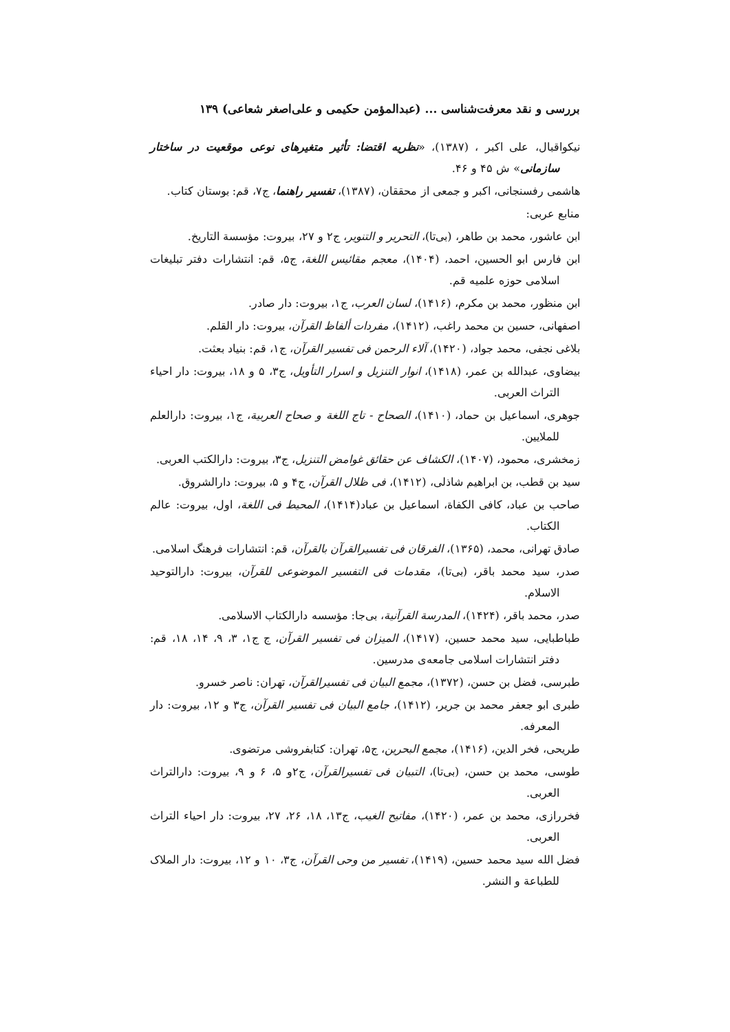بررسی و نقد معرفت‌شناسی ... (عبدالمؤمن حکیمی و علی‌اصغر شعاعی) ۱۳۹
نیکواقبال، علی اکبر ، (۱۳۸۷)، «نظریه اقتضا: تأثیر متغیرهای نوعی موقعیت در ساختار سازمانی» ش ۴۵ و ۴۶.
هاشمی رفسنجانی، اکبر و جمعی از محققان، (۱۳۸۷)، تفسیر راهنما، ج۷، قم: بوستان کتاب.
منابع عربی:
ابن عاشور، محمد بن طاهر، (بی‌تا)، التحریر و التنویر، ج۲ و ۲۷، بیروت: مؤسسة التاریخ.
ابن فارس ابو الحسین، احمد، (۱۴۰۴)، معجم مقائیس اللغة، ج۵، قم: انتشارات دفتر تبلیغات اسلامی حوزه علمیه قم.
ابن منظور، محمد بن مکرم، (۱۴۱۶)، لسان العرب، ج۱، بیروت: دار صادر.
اصفهانی، حسین بن محمد راغب، (۱۴۱۲)، مفردات ألفاظ القرآن، بیروت: دار القلم.
بلاغی نجفی، محمد جواد، (۱۴۲۰)، آلاء الرحمن فی تفسیر القرآن، ج۱، قم: بنیاد بعثت.
بیضاوی، عبدالله بن عمر، (۱۴۱۸)، انوار التنزیل و اسرار التأویل، ج۳، ۵ و ۱۸، بیروت: دار احیاء التراث العربی.
جوهری، اسماعیل بن حماد، (۱۴۱۰)، الصحاح - تاج اللغة و صحاح العربیة، ج۱، بیروت: دارالعلم للملایین.
زمخشری، محمود، (۱۴۰۷)، الکشاف عن حقائق غوامض التنزیل، ج۳، بیروت: دارالکتب العربی.
سید بن قطب، بن ابراهیم شاذلی، (۱۴۱۲)، فی ظلال القرآن، ج۴ و ۵، بیروت: دارالشروق.
صاحب بن عباد، کافی الکفاة، اسماعیل بن عباد(۱۴۱۴)، المحیط فی اللغة، اول، بیروت: عالم الکتاب.
صادق تهرانی، محمد، (۱۳۶۵)، الفرقان فی تفسیرالقرآن بالقرآن، قم: انتشارات فرهنگ اسلامی.
صدر، سید محمد باقر، (بی‌تا)، مقدمات فی التفسیر الموضوعی للقرآن، بیروت: دارالتوحید الاسلام.
صدر، محمد باقر، (۱۴۲۴)، المدرسة القرآنیة، بی‌جا: مؤسسه دارالکتاب الاسلامی.
طباطبایی، سید محمد حسین، (۱۴۱۷)، المیزان فی تفسیر القرآن، ج ج۱، ۳، ۹، ۱۴، ۱۸، قم: دفتر انتشارات اسلامی جامعه‌ی مدرسین.
طبرسی، فضل بن حسن، (۱۳۷۲)، مجمع البیان فی تفسیرالقرآن، تهران: ناصر خسرو.
طبری ابو جعفر محمد بن جریر، (۱۴۱۲)، جامع البیان فی تفسیر القرآن، ج۳ و ۱۲، بیروت: دار المعرفه.
طریحی، فخر الدین، (۱۴۱۶)، مجمع البحرین، ج۵، تهران: کتابفروشی مرتضوی.
طوسی، محمد بن حسن، (بی‌تا)، التبیان فی تفسیرالقرآن، ج۲و ۵، ۶ و ۹، بیروت: دارالتراث العربی.
فخررازی، محمد بن عمر، (۱۴۲۰)، مفاتیح الغیب، ج۱۳، ۱۸، ۲۶، ۲۷، بیروت: دار احیاء التراث العربی.
فضل الله سید محمد حسین، (۱۴۱۹)، تفسیر من وحی القرآن، ج۳، ۱۰ و ۱۲، بیروت: دار الملاک للطباعة و النشر.